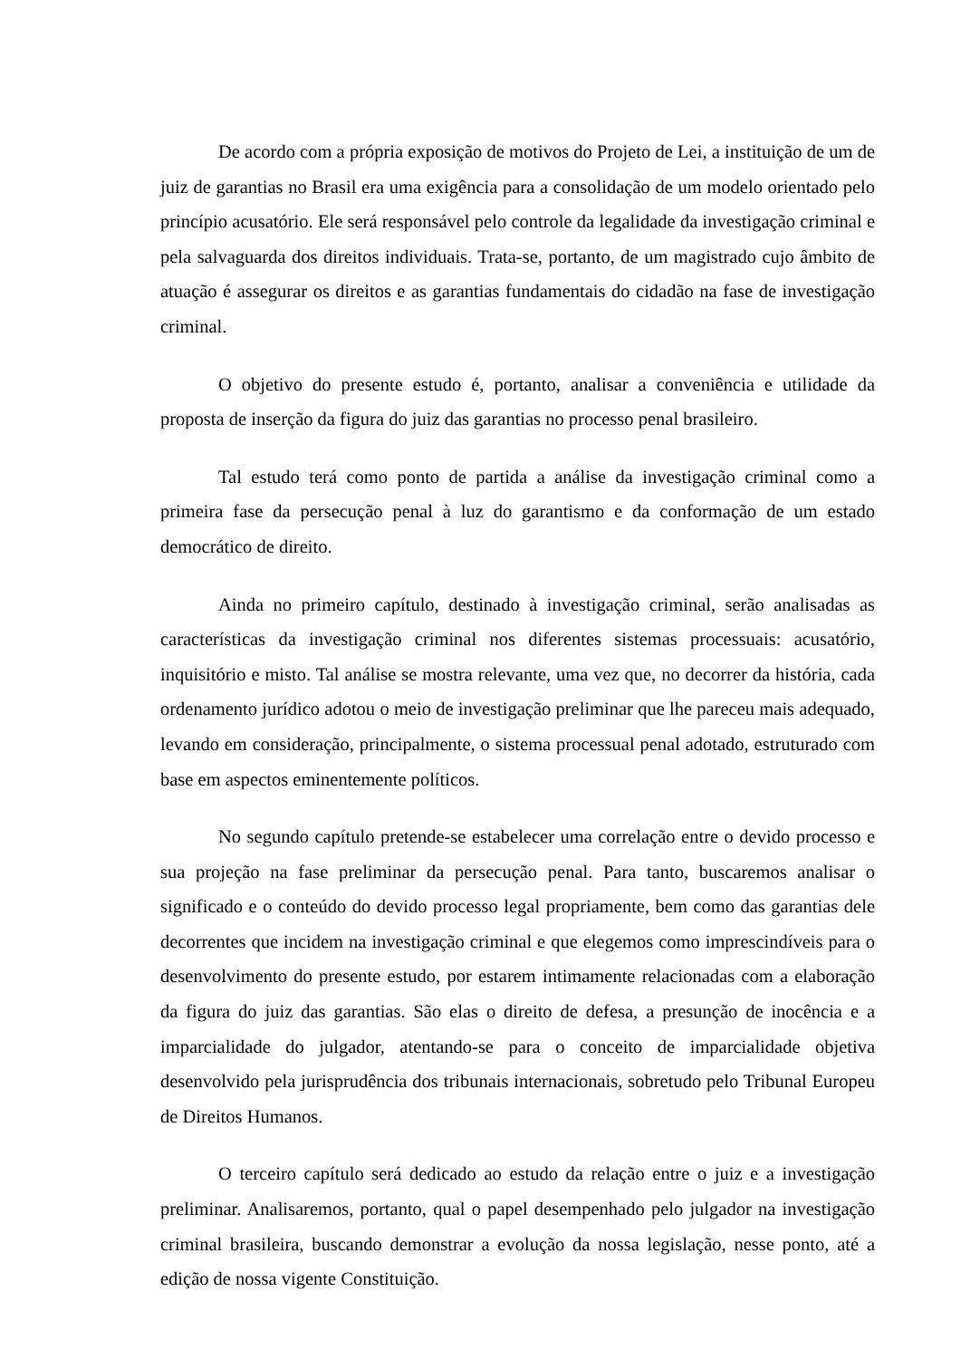De acordo com a própria exposição de motivos do Projeto de Lei, a instituição de um de juiz de garantias no Brasil era uma exigência para a consolidação de um modelo orientado pelo princípio acusatório. Ele será responsável pelo controle da legalidade da investigação criminal e pela salvaguarda dos direitos individuais. Trata-se, portanto, de um magistrado cujo âmbito de atuação é assegurar os direitos e as garantias fundamentais do cidadão na fase de investigação criminal.
O objetivo do presente estudo é, portanto, analisar a conveniência e utilidade da proposta de inserção da figura do juiz das garantias no processo penal brasileiro.
Tal estudo terá como ponto de partida a análise da investigação criminal como a primeira fase da persecução penal à luz do garantismo e da conformação de um estado democrático de direito.
Ainda no primeiro capítulo, destinado à investigação criminal, serão analisadas as características da investigação criminal nos diferentes sistemas processuais: acusatório, inquisitório e misto. Tal análise se mostra relevante, uma vez que, no decorrer da história, cada ordenamento jurídico adotou o meio de investigação preliminar que lhe pareceu mais adequado, levando em consideração, principalmente, o sistema processual penal adotado, estruturado com base em aspectos eminentemente políticos.
No segundo capítulo pretende-se estabelecer uma correlação entre o devido processo e sua projeção na fase preliminar da persecução penal. Para tanto, buscaremos analisar o significado e o conteúdo do devido processo legal propriamente, bem como das garantias dele decorrentes que incidem na investigação criminal e que elegemos como imprescindíveis para o desenvolvimento do presente estudo, por estarem intimamente relacionadas com a elaboração da figura do juiz das garantias. São elas o direito de defesa, a presunção de inocência e a imparcialidade do julgador, atentando-se para o conceito de imparcialidade objetiva desenvolvido pela jurisprudência dos tribunais internacionais, sobretudo pelo Tribunal Europeu de Direitos Humanos.
O terceiro capítulo será dedicado ao estudo da relação entre o juiz e a investigação preliminar. Analisaremos, portanto, qual o papel desempenhado pelo julgador na investigação criminal brasileira, buscando demonstrar a evolução da nossa legislação, nesse ponto, até a edição de nossa vigente Constituição.